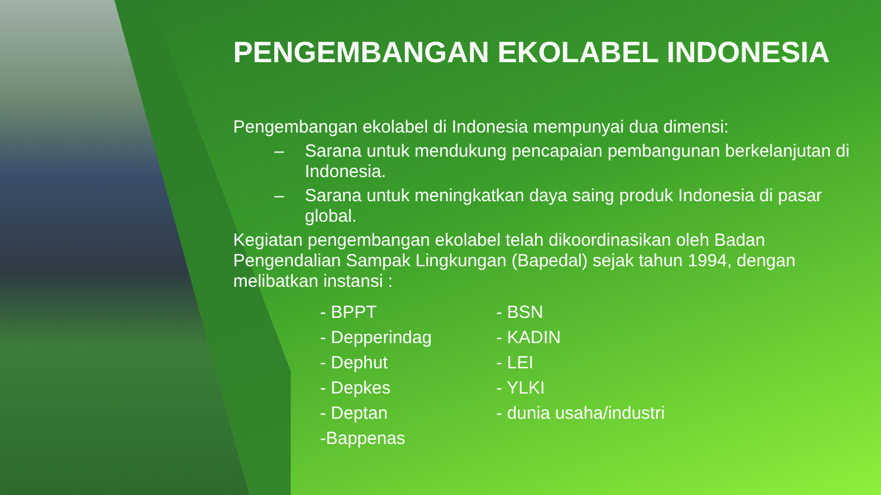PENGEMBANGAN EKOLABEL INDONESIA
Pengembangan ekolabel di Indonesia mempunyai dua dimensi:
– Sarana untuk mendukung pencapaian pembangunan berkelanjutan di Indonesia.
– Sarana untuk meningkatkan daya saing produk Indonesia di pasar global.
Kegiatan pengembangan ekolabel telah dikoordinasikan oleh Badan Pengendalian Sampak Lingkungan (Bapedal) sejak tahun 1994, dengan melibatkan instansi :
- BPPT
- Depperindag
- Dephut
- Depkes
- Deptan
-Bappenas
- BSN
- KADIN
- LEI
- YLKI
- dunia usaha/industri